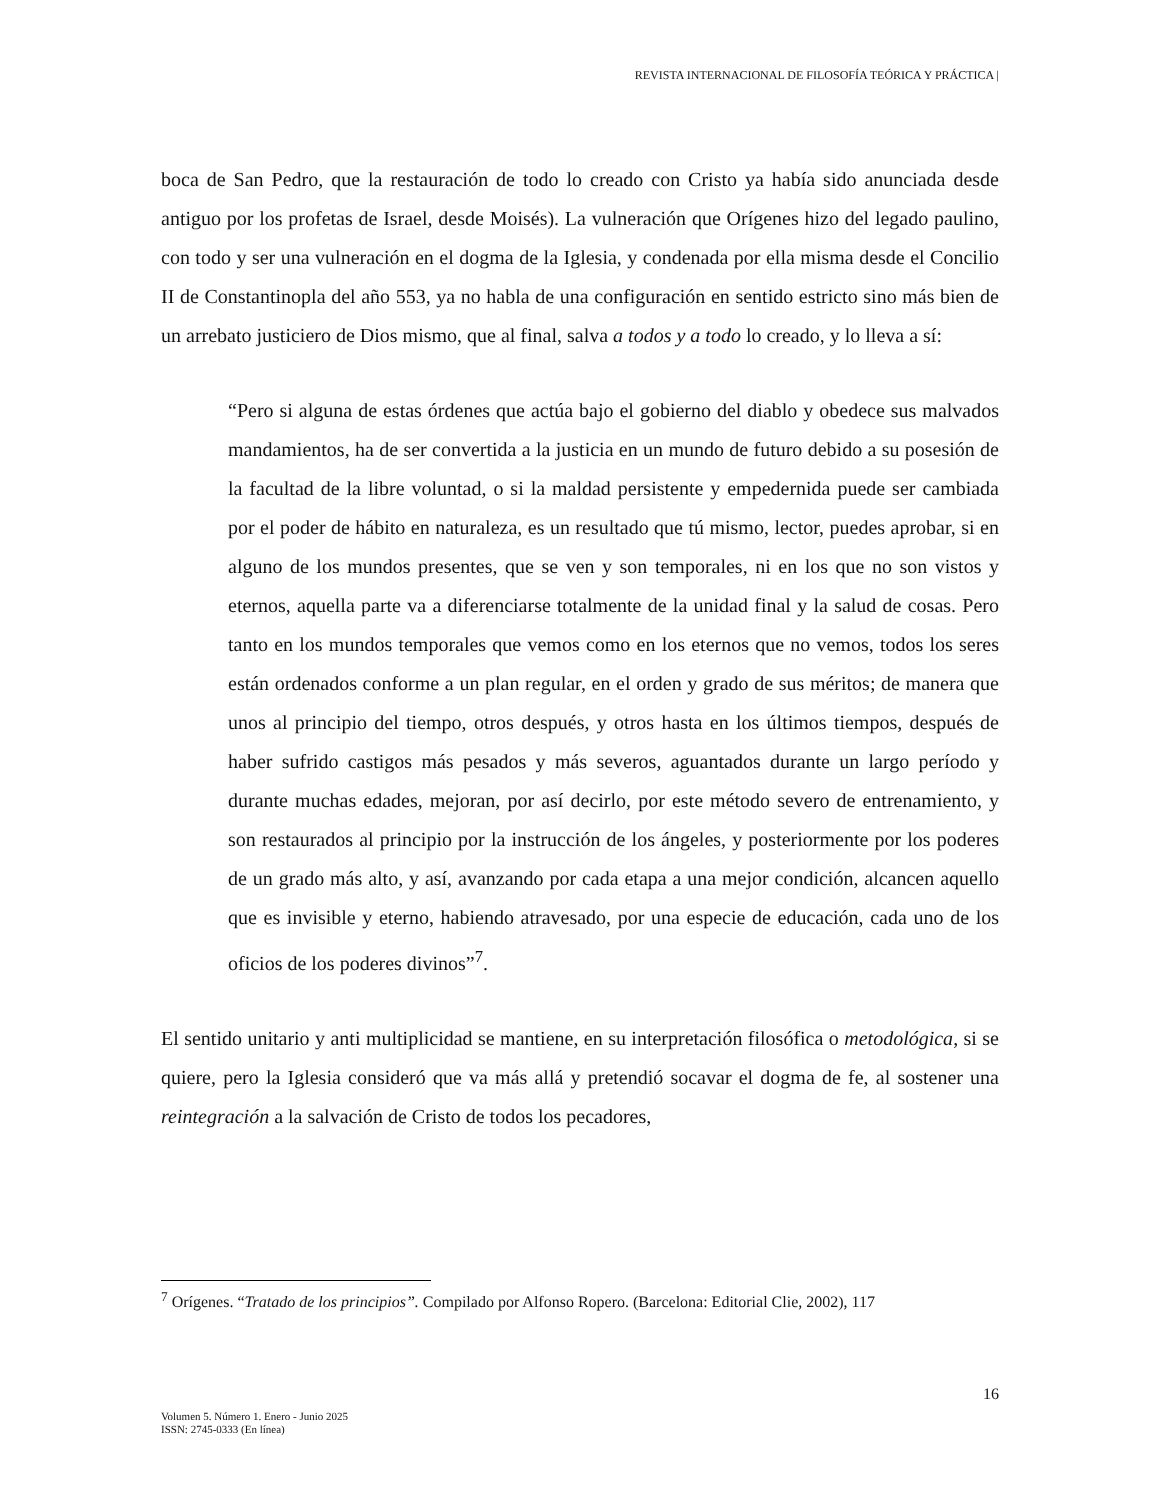REVISTA INTERNACIONAL DE FILOSOFÍA TEÓRICA Y PRÁCTICA |
boca de San Pedro, que la restauración de todo lo creado con Cristo ya había sido anunciada desde antiguo por los profetas de Israel, desde Moisés). La vulneración que Orígenes hizo del legado paulino, con todo y ser una vulneración en el dogma de la Iglesia, y condenada por ella misma desde el Concilio II de Constantinopla del año 553, ya no habla de una configuración en sentido estricto sino más bien de un arrebato justiciero de Dios mismo, que al final, salva a todos y a todo lo creado, y lo lleva a sí:
“Pero si alguna de estas órdenes que actúa bajo el gobierno del diablo y obedece sus malvados mandamientos, ha de ser convertida a la justicia en un mundo de futuro debido a su posesión de la facultad de la libre voluntad, o si la maldad persistente y empedernida puede ser cambiada por el poder de hábito en naturaleza, es un resultado que tú mismo, lector, puedes aprobar, si en alguno de los mundos presentes, que se ven y son temporales, ni en los que no son vistos y eternos, aquella parte va a diferenciarse totalmente de la unidad final y la salud de cosas. Pero tanto en los mundos temporales que vemos como en los eternos que no vemos, todos los seres están ordenados conforme a un plan regular, en el orden y grado de sus méritos; de manera que unos al principio del tiempo, otros después, y otros hasta en los últimos tiempos, después de haber sufrido castigos más pesados y más severos, aguantados durante un largo período y durante muchas edades, mejoran, por así decirlo, por este método severo de entrenamiento, y son restaurados al principio por la instrucción de los ángeles, y posteriormente por los poderes de un grado más alto, y así, avanzando por cada etapa a una mejor condición, alcancen aquello que es invisible y eterno, habiendo atravesado, por una especie de educación, cada uno de los oficios de los poderes divinos”<sup>7</sup>.
El sentido unitario y anti multiplicidad se mantiene, en su interpretación filosófica o metodológica, si se quiere, pero la Iglesia consideró que va más allá y pretendió socavar el dogma de fe, al sostener una reintegración a la salvación de Cristo de todos los pecadores,
<sup>7</sup> Orígenes. “Tratado de los principios”. Compilado por Alfonso Ropero. (Barcelona: Editorial Clie, 2002), 117
16
Volumen 5. Número 1. Enero - Junio 2025
ISSN: 2745-0333 (En línea)